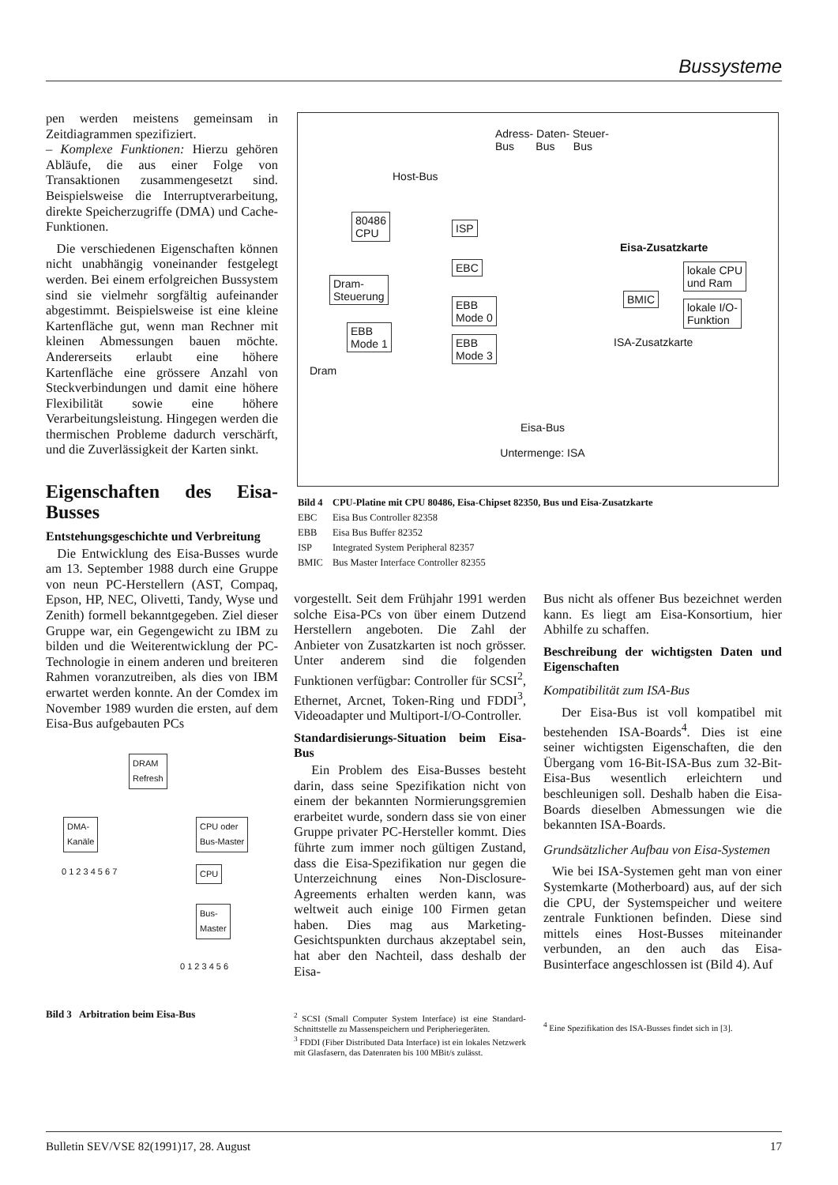Bussysteme
pen werden meistens gemeinsam in Zeitdiagrammen spezifiziert.
– Komplexe Funktionen: Hierzu gehören Abläufe, die aus einer Folge von Transaktionen zusammengesetzt sind. Beispielsweise die Interruptverarbeitung, direkte Speicherzugriffe (DMA) und Cache-Funktionen.
Die verschiedenen Eigenschaften können nicht unabhängig voneinander festgelegt werden. Bei einem erfolgreichen Bussystem sind sie vielmehr sorgfältig aufeinander abgestimmt. Beispielsweise ist eine kleine Kartenfläche gut, wenn man Rechner mit kleinen Abmessungen bauen möchte. Andererseits erlaubt eine höhere Kartenfläche eine grössere Anzahl von Steckverbindungen und damit eine höhere Flexibilität sowie eine höhere Verarbeitungsleistung. Hingegen werden die thermischen Probleme dadurch verschärft, und die Zuverlässigkeit der Karten sinkt.
Eigenschaften des Eisa-Busses
Entstehungsgeschichte und Verbreitung
Die Entwicklung des Eisa-Busses wurde am 13. September 1988 durch eine Gruppe von neun PC-Herstellern (AST, Compaq, Epson, HP, NEC, Olivetti, Tandy, Wyse und Zenith) formell bekanntgegeben. Ziel dieser Gruppe war, ein Gegengewicht zu IBM zu bilden und die Weiterentwicklung der PC-Technologie in einem anderen und breiteren Rahmen voranzutreiben, als dies von IBM erwartet werden konnte. An der Comdex im November 1989 wurden die ersten, auf dem Eisa-Bus aufgebauten PCs
DRAM
Refresh
DMA-
Kanäle
CPU oder
Bus-Master
0 1 2 3 4 5 6 7 CPU
Bus-
Master
0 1 2 3 4 5 6
Bild 3 Arbitration beim Eisa-Bus
Adress- Daten- Steuer-
Bus Bus Bus
Host-Bus
80486
CPU
ISP
EBC
Dram-
Steuerung
EBB
Mode 0
EBB
Mode 1
EBB
Mode 3
Dram
Eisa-Zusatzkarte
BMIC
lokale CPU
und Ram
lokale I/O-
Funktion
ISA-Zusatzkarte
Eisa-Bus
Untermenge: ISA
| Bild 4 | CPU-Platine mit CPU 80486, Eisa-Chipset 82350, Bus und Eisa-Zusatzkarte |
| EBC | Eisa Bus Controller 82358 |
| EBB | Eisa Bus Buffer 82352 |
| ISP | Integrated System Peripheral 82357 |
| BMIC | Bus Master Interface Controller 82355 |
vorgestellt. Seit dem Frühjahr 1991 werden solche Eisa-PCs von über einem Dutzend Herstellern angeboten. Die Zahl der Anbieter von Zusatzkarten ist noch grösser. Unter anderem sind die folgenden Funktionen verfügbar: Controller für SCSI<sup>2</sup>, Ethernet, Arcnet, Token-Ring und FDDI<sup>3</sup>, Videoadapter und Multiport-I/O-Controller.
Standardisierungs-Situation beim Eisa-Bus
Ein Problem des Eisa-Busses besteht darin, dass seine Spezifikation nicht von einem der bekannten Normierungsgremien erarbeitet wurde, sondern dass sie von einer Gruppe privater PC-Hersteller kommt. Dies führte zum immer noch gültigen Zustand, dass die Eisa-Spezifikation nur gegen die Unterzeichnung eines Non-Disclosure-Agreements erhalten werden kann, was weltweit auch einige 100 Firmen getan haben. Dies mag aus Marketing-Gesichtspunkten durchaus akzeptabel sein, hat aber den Nachteil, dass deshalb der Eisa-
<sup>2</sup> SCSI (Small Computer System Interface) ist eine Standard-Schnittstelle zu Massenspeichern und Peripheriegeräten.
<sup>3</sup> FDDI (Fiber Distributed Data Interface) ist ein lokales Netzwerk mit Glasfasern, das Datenraten bis 100 MBit/s zulässt.
Bus nicht als offener Bus bezeichnet werden kann. Es liegt am Eisa-Konsortium, hier Abhilfe zu schaffen.
Beschreibung der wichtigsten Daten und Eigenschaften
Kompatibilität zum ISA-Bus
Der Eisa-Bus ist voll kompatibel mit bestehenden ISA-Boards<sup>4</sup>. Dies ist eine seiner wichtigsten Eigenschaften, die den Übergang vom 16-Bit-ISA-Bus zum 32-Bit-Eisa-Bus wesentlich erleichtern und beschleunigen soll. Deshalb haben die Eisa-Boards dieselben Abmessungen wie die bekannten ISA-Boards.
Grundsätzlicher Aufbau von Eisa-Systemen
Wie bei ISA-Systemen geht man von einer Systemkarte (Motherboard) aus, auf der sich die CPU, der Systemspeicher und weitere zentrale Funktionen befinden. Diese sind mittels eines Host-Busses miteinander verbunden, an den auch das Eisa-Businterface angeschlossen ist (Bild 4). Auf
<sup>4</sup> Eine Spezifikation des ISA-Busses findet sich in [3].
Bulletin SEV/VSE 82(1991)17, 28. August 17